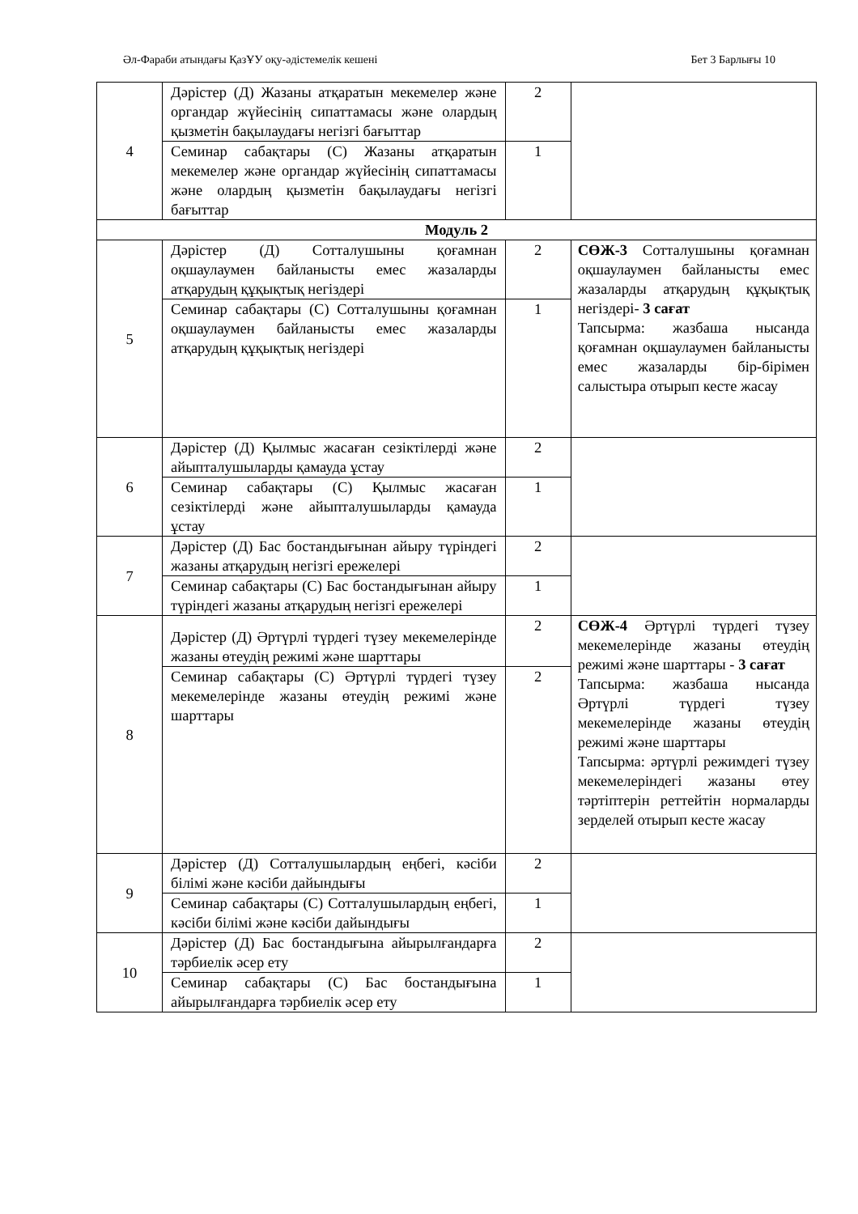Әл-Фараби атындағы ҚазҰУ оқу-әдістемелік кешені Бет 3 Барлығы 10
| 4 | Дәрістер (Д) Жазаны атқаратын мекемелер және органдар жүйесінің сипаттамасы және олардың қызметін бақылаудағы негізгі бағыттар | 2 | |
| | Семинар сабақтары (С) Жазаны атқаратын мекемелер және органдар жүйесінің сипаттамасы және олардың қызметін бақылаудағы негізгі бағыттар | 1 | |
| Модуль 2 | | | |
| 5 | Дәрістер (Д) Сотталушыны қоғамнан оқшаулаумен байланысты емес жазаларды атқарудың құқықтық негіздері | 2 | СӨЖ-3 Сотталушыны қоғамнан оқшаулаумен байланысты емес жазаларды атқарудың құқықтық негіздері- 3 сағат Тапсырма: жазбаша нысанда қоғамнан оқшаулаумен байланысты емес жазаларды бір-бірімен салыстыра отырып кесте жасау |
| | Семинар сабақтары (С) Сотталушыны қоғамнан оқшаулаумен байланысты емес жазаларды атқарудың құқықтық негіздері | 1 | |
| 6 | Дәрістер (Д) Қылмыс жасаған сезіктілерді және айыпталушыларды қамауда ұстау | 2 | |
| | Семинар сабақтары (С) Қылмыс жасаған сезіктілерді және айыпталушыларды қамауда ұстау | 1 | |
| 7 | Дәрістер (Д) Бас бостандығынан айыру түріндегі жазаны атқарудың негізгі ережелері | 2 | |
| | Семинар сабақтары (С) Бас бостандығынан айыру түріндегі жазаны атқарудың негізгі ережелері | 1 | |
| 8 | Дәрістер (Д) Әртүрлі түрдегі түзеу мекемелерінде жазаны өтеудің режимі және шарттары | 2 | СӨЖ-4 Әртүрлі түрдегі түзеу мекемелерінде жазаны өтеудің режимі және шарттары - 3 сағат Тапсырма: жазбаша нысанда Әртүрлі түрдегі түзеу мекемелерінде жазаны өтеудің режимі және шарттары Тапсырма: әртүрлі режимдегі түзеу мекемелеріндегі жазаны өтеу тәртіптерін реттейтін нормаларды зерделей отырып кесте жасау |
| | Семинар сабақтары (С) Әртүрлі түрдегі түзеу мекемелерінде жазаны өтеудің режимі және шарттары | 2 | |
| 9 | Дәрістер (Д) Сотталушылардың еңбегі, кәсіби білімі және кәсіби дайындығы | 2 | |
| | Семинар сабақтары (С) Сотталушылардың еңбегі, кәсіби білімі және кәсіби дайындығы | 1 | |
| 10 | Дәрістер (Д) Бас бостандығына айырылғандарға тәрбиелік әсер ету | 2 | |
| | Семинар сабақтары (С) Бас бостандығына айырылғандарға тәрбиелік әсер ету | 1 | |